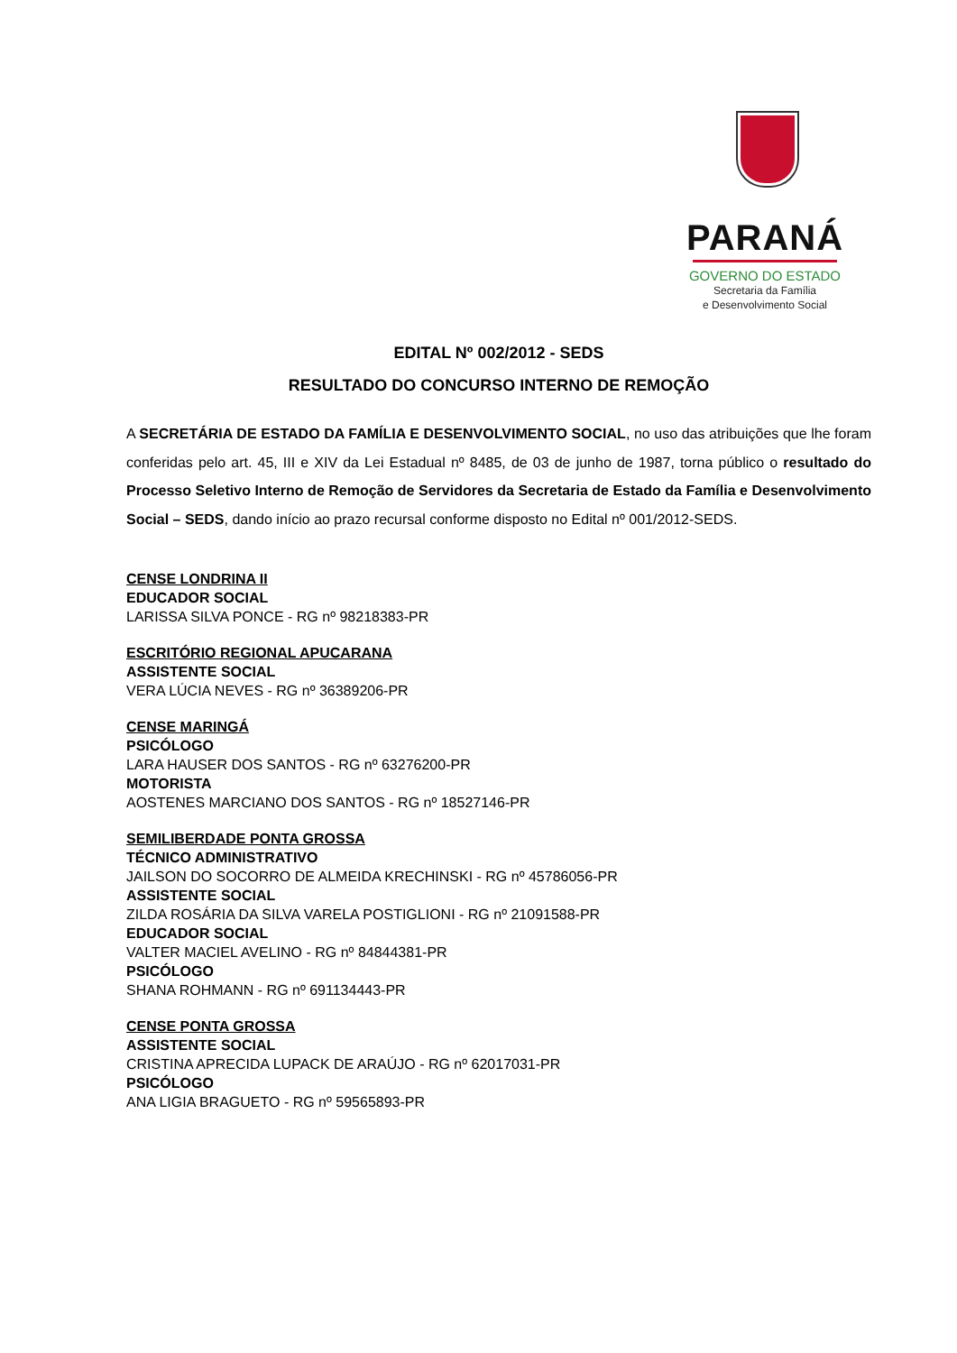PARANÁ
GOVERNO DO ESTADO
Secretaria da Família
e Desenvolvimento Social
EDITAL Nº 002/2012 - SEDS
RESULTADO DO CONCURSO INTERNO DE REMOÇÃO
A SECRETÁRIA DE ESTADO DA FAMÍLIA E DESENVOLVIMENTO SOCIAL, no uso das atribuições que lhe foram conferidas pelo art. 45, III e XIV da Lei Estadual nº 8485, de 03 de junho de 1987, torna público o resultado do Processo Seletivo Interno de Remoção de Servidores da Secretaria de Estado da Família e Desenvolvimento Social – SEDS, dando início ao prazo recursal conforme disposto no Edital nº 001/2012-SEDS.
CENSE LONDRINA II
EDUCADOR SOCIAL
LARISSA SILVA PONCE - RG nº 98218383-PR
ESCRITÓRIO REGIONAL APUCARANA
ASSISTENTE SOCIAL
VERA LÚCIA NEVES - RG nº 36389206-PR
CENSE MARINGÁ
PSICÓLOGO
LARA HAUSER DOS SANTOS - RG nº 63276200-PR
MOTORISTA
AOSTENES MARCIANO DOS SANTOS - RG nº 18527146-PR
SEMILIBERDADE PONTA GROSSA
TÉCNICO ADMINISTRATIVO
JAILSON DO SOCORRO DE ALMEIDA KRECHINSKI - RG nº 45786056-PR
ASSISTENTE SOCIAL
ZILDA ROSÁRIA DA SILVA VARELA POSTIGLIONI - RG nº 21091588-PR
EDUCADOR SOCIAL
VALTER MACIEL AVELINO - RG nº 84844381-PR
PSICÓLOGO
SHANA ROHMANN - RG nº 691134443-PR
CENSE PONTA GROSSA
ASSISTENTE SOCIAL
CRISTINA APRECIDA LUPACK DE ARAÚJO - RG nº 62017031-PR
PSICÓLOGO
ANA LIGIA BRAGUETO - RG nº 59565893-PR